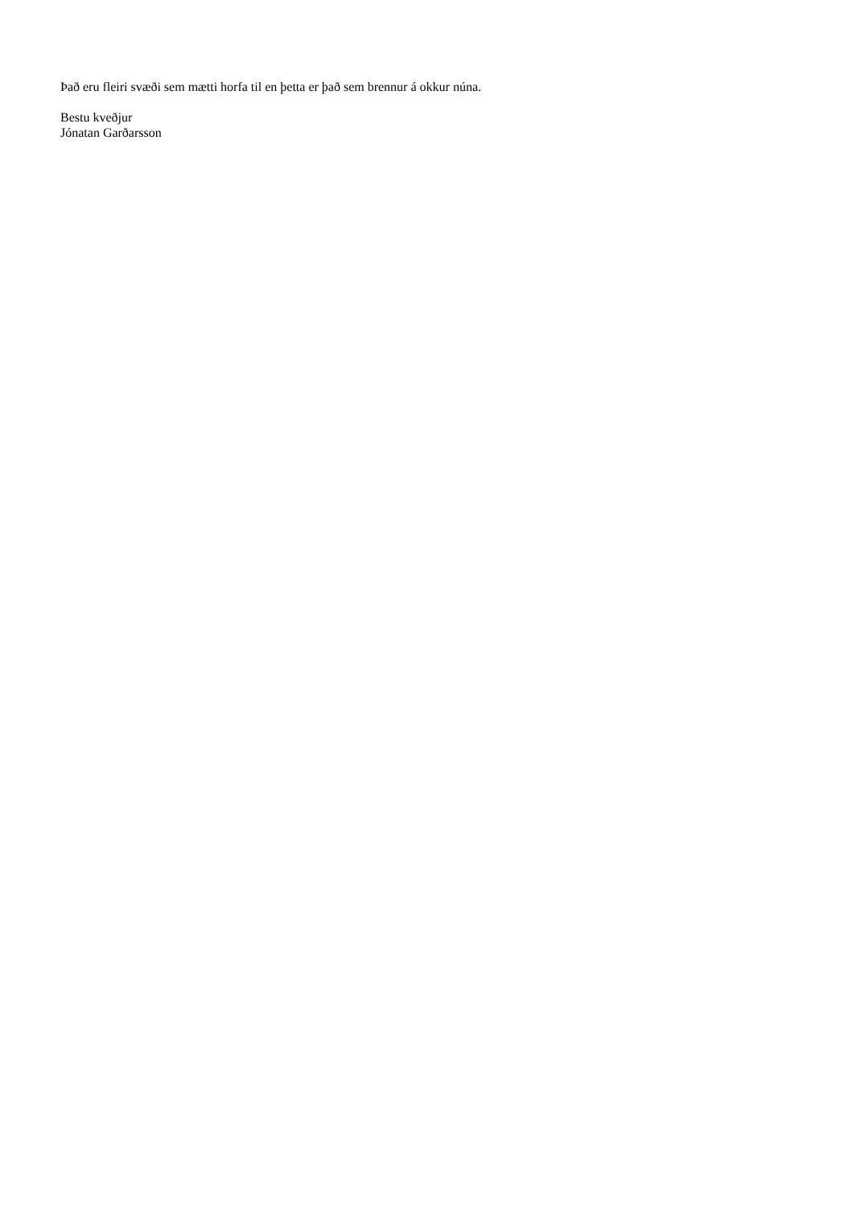Það eru fleiri svæði sem mætti horfa til en þetta er það sem brennur á okkur núna.
Bestu kveðjur
Jónatan Garðarsson